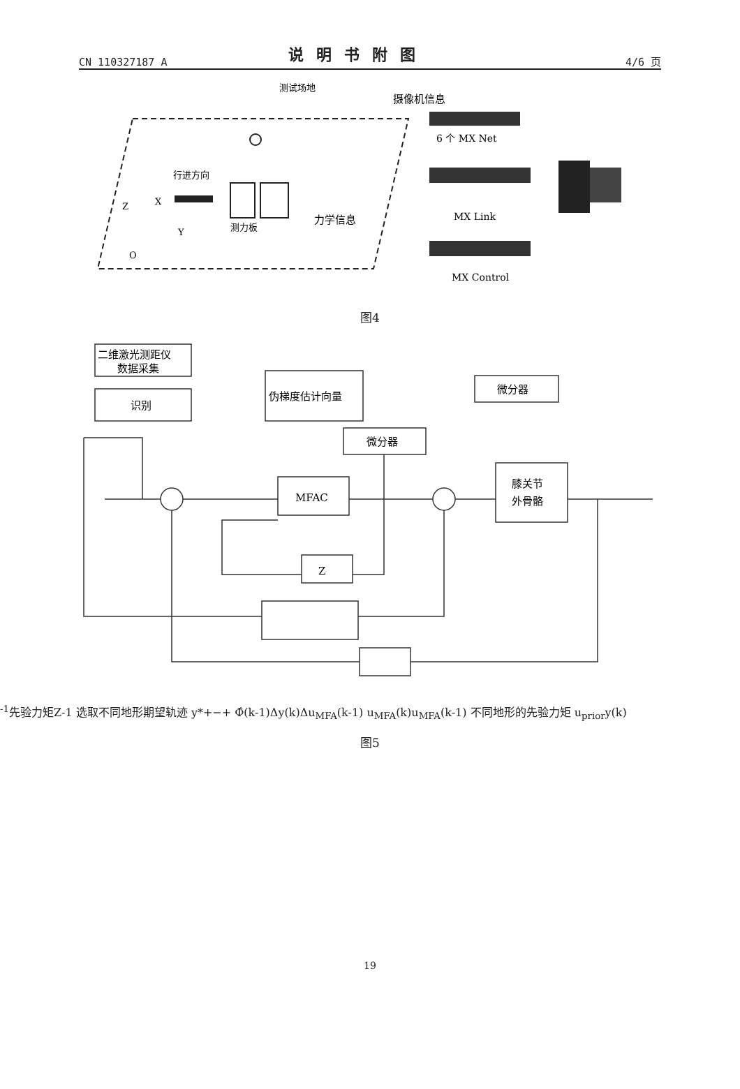CN 110327187 A
说明书附图
4/6 页
测试场地
行进方向
测力板
Z
X
Y
O
力学信息
摄像机信息
6 个 MX Net
MX Link
MX Control
图4
二维激光测距仪
数据采集
识别
伪梯度估计向量
微分器
微分器
MFAC
膝关节
外骨骼
Z-1
先验力矩
Z-1
选取不同地形期
望轨迹
y*
+
−
+
Φ̂(k-1)
Δy(k)
ΔuMFA(k-1)
uMFA(k)
uMFA(k-1)
不同地形的
先验力矩
uprior
y(k)
图5
19